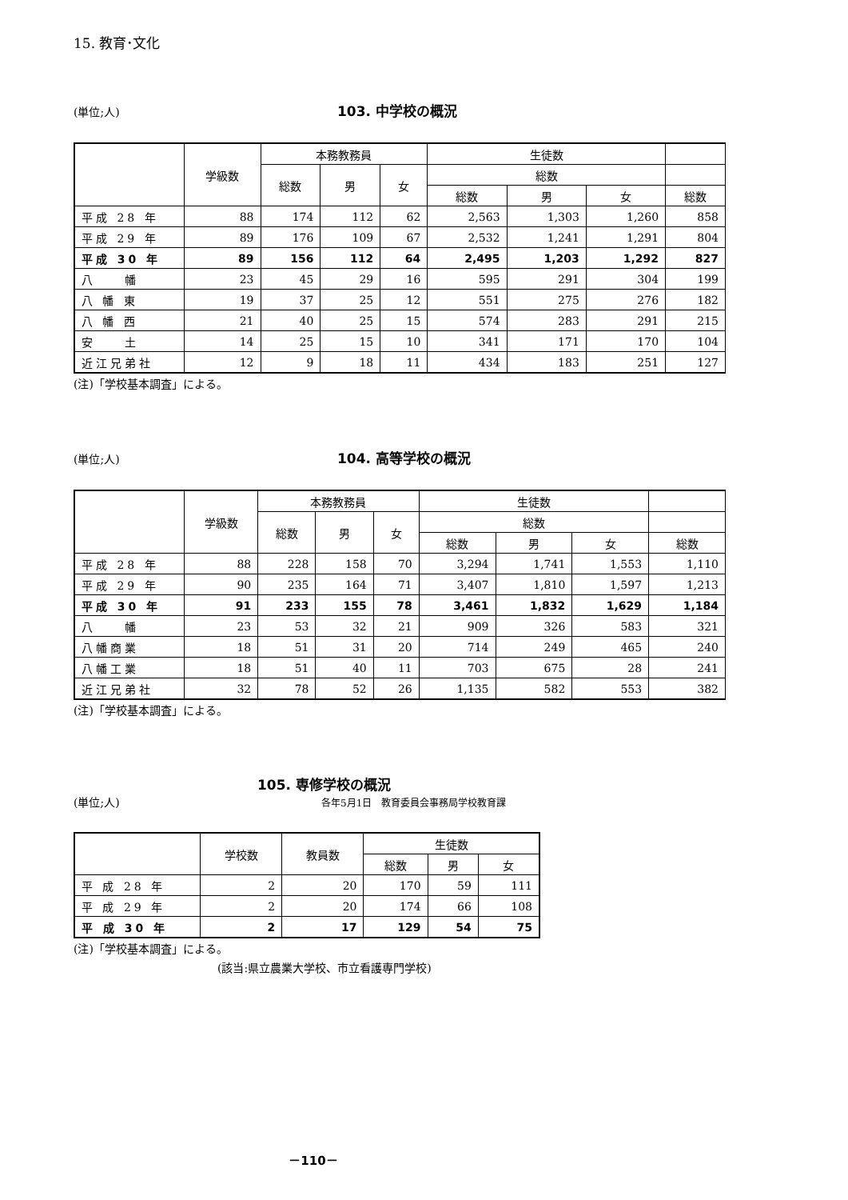15. 教育･文化
(単位;人) 103. 中学校の概況
| | 学級数 | 本務教務員 | | | 生徒数 | | | |
| --- | --- | --- | --- | --- | --- | --- | --- | --- |
| | | 総数 | 男 | 女 | 総数 | | | |
| | | | | | 総数 | 男 | 女 | 総数 |
| 平成 28 年 | 88 | 174 | 112 | 62 | 2,563 | 1,303 | 1,260 | 858 |
| 平成 29 年 | 89 | 176 | 109 | 67 | 2,532 | 1,241 | 1,291 | 804 |
| 平成 30 年 | 89 | 156 | 112 | 64 | 2,495 | 1,203 | 1,292 | 827 |
| 八 幡 | 23 | 45 | 29 | 16 | 595 | 291 | 304 | 199 |
| 八 幡 東 | 19 | 37 | 25 | 12 | 551 | 275 | 276 | 182 |
| 八 幡 西 | 21 | 40 | 25 | 15 | 574 | 283 | 291 | 215 |
| 安 土 | 14 | 25 | 15 | 10 | 341 | 171 | 170 | 104 |
| 近江兄弟社 | 12 | 9 | 18 | 11 | 434 | 183 | 251 | 127 |
(注)「学校基本調査」による。
(単位;人) 104. 高等学校の概況
| | 学級数 | 本務教務員 | | | 生徒数 | | | |
| --- | --- | --- | --- | --- | --- | --- | --- | --- |
| | | 総数 | 男 | 女 | 総数 | | | |
| | | | | | 総数 | 男 | 女 | 総数 |
| 平成 28 年 | 88 | 228 | 158 | 70 | 3,294 | 1,741 | 1,553 | 1,110 |
| 平成 29 年 | 90 | 235 | 164 | 71 | 3,407 | 1,810 | 1,597 | 1,213 |
| 平成 30 年 | 91 | 233 | 155 | 78 | 3,461 | 1,832 | 1,629 | 1,184 |
| 八 幡 | 23 | 53 | 32 | 21 | 909 | 326 | 583 | 321 |
| 八幡商業 | 18 | 51 | 31 | 20 | 714 | 249 | 465 | 240 |
| 八幡工業 | 18 | 51 | 40 | 11 | 703 | 675 | 28 | 241 |
| 近江兄弟社 | 32 | 78 | 52 | 26 | 1,135 | 582 | 553 | 382 |
(注)「学校基本調査」による。
105. 専修学校の概況
(単位;人) 各年5月1日　教育委員会事務局学校教育課
| | 学校数 | 教員数 | 生徒数 | | |
| --- | --- | --- | --- | --- | --- |
| | | | 総数 | 男 | 女 |
| 平 成 28 年 | 2 | 20 | 170 | 59 | 111 |
| 平 成 29 年 | 2 | 20 | 174 | 66 | 108 |
| 平 成 30 年 | 2 | 17 | 129 | 54 | 75 |
(注)「学校基本調査」による。
(該当:県立農業大学校、市立看護専門学校)
－110－